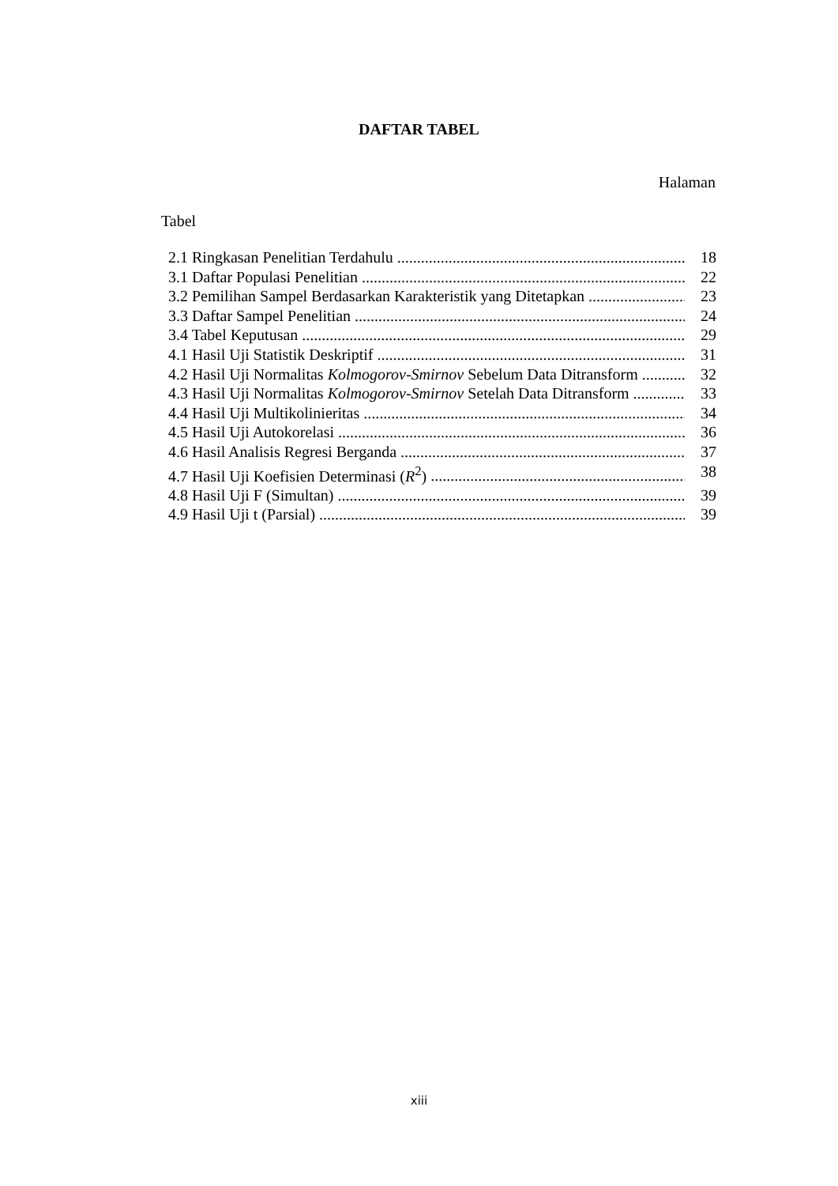DAFTAR TABEL
Halaman
Tabel
2.1 Ringkasan Penelitian Terdahulu 18
3.1 Daftar Populasi Penelitian 22
3.2 Pemilihan Sampel Berdasarkan Karakteristik yang Ditetapkan 23
3.3 Daftar Sampel Penelitian 24
3.4 Tabel Keputusan 29
4.1 Hasil Uji Statistik Deskriptif 31
4.2 Hasil Uji Normalitas Kolmogorov-Smirnov Sebelum Data Ditransform 32
4.3 Hasil Uji Normalitas Kolmogorov-Smirnov Setelah Data Ditransform 33
4.4 Hasil Uji Multikolinieritas 34
4.5 Hasil Uji Autokorelasi 36
4.6 Hasil Analisis Regresi Berganda 37
4.7 Hasil Uji Koefisien Determinasi (R<sup>2</sup>) 38
4.8 Hasil Uji F (Simultan) 39
4.9 Hasil Uji t (Parsial) 39
xiii